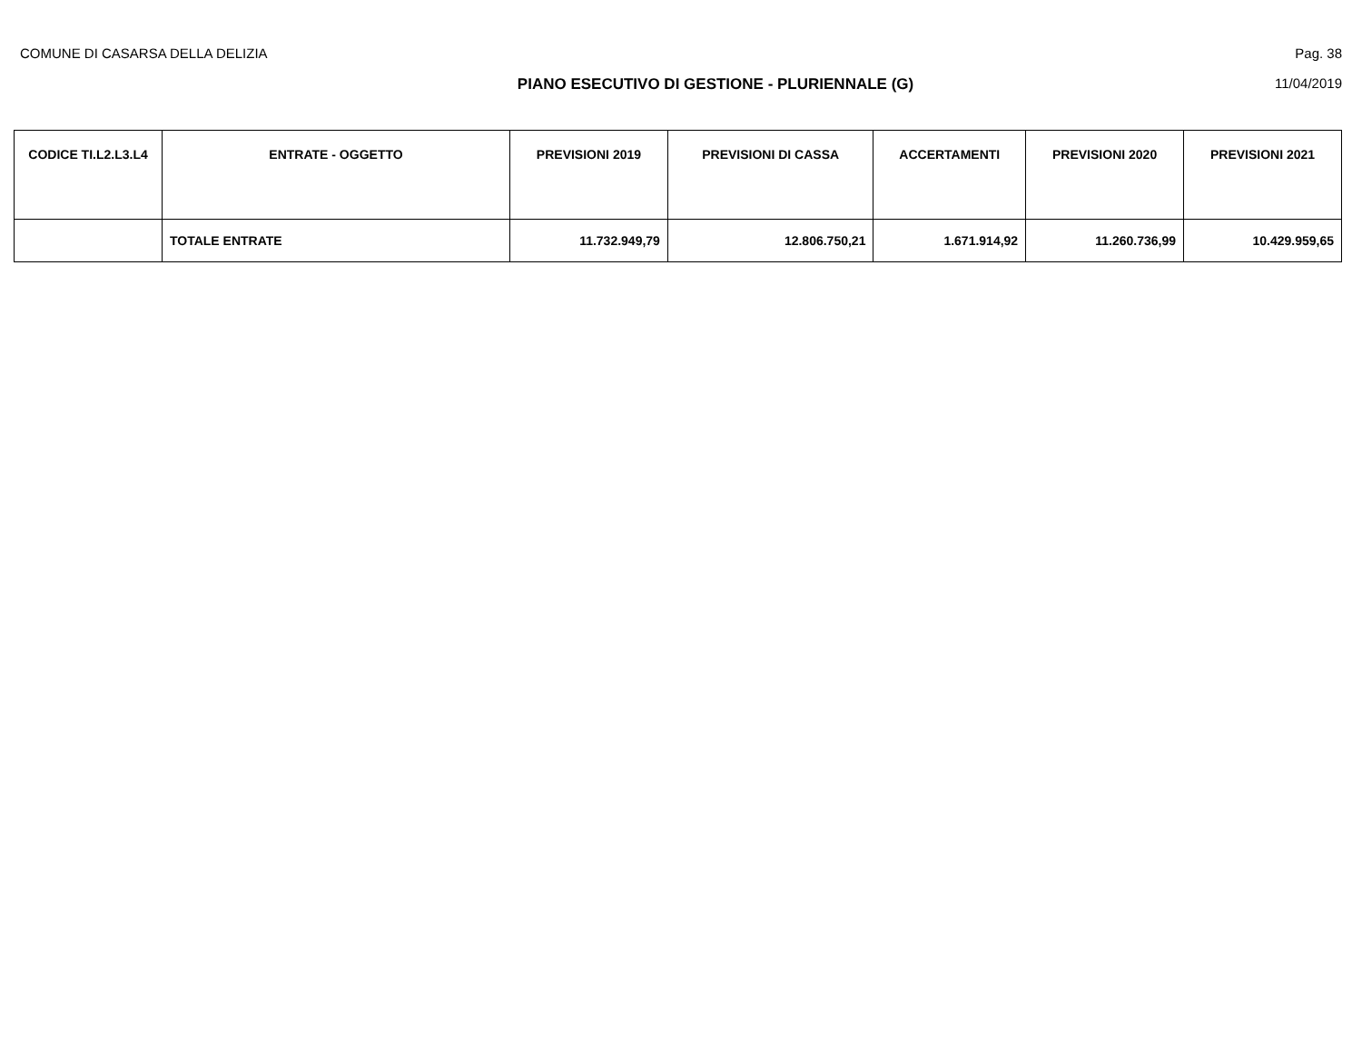COMUNE DI CASARSA DELLA DELIZIA Pag. 38
PIANO ESECUTIVO DI GESTIONE - PLURIENNALE (G) 11/04/2019
| CODICE TI.L2.L3.L4 | ENTRATE - OGGETTO | PREVISIONI 2019 | PREVISIONI DI CASSA | ACCERTAMENTI | PREVISIONI 2020 | PREVISIONI 2021 |
| --- | --- | --- | --- | --- | --- | --- |
| | TOTALE ENTRATE | 11.732.949,79 | 12.806.750,21 | 1.671.914,92 | 11.260.736,99 | 10.429.959,65 |